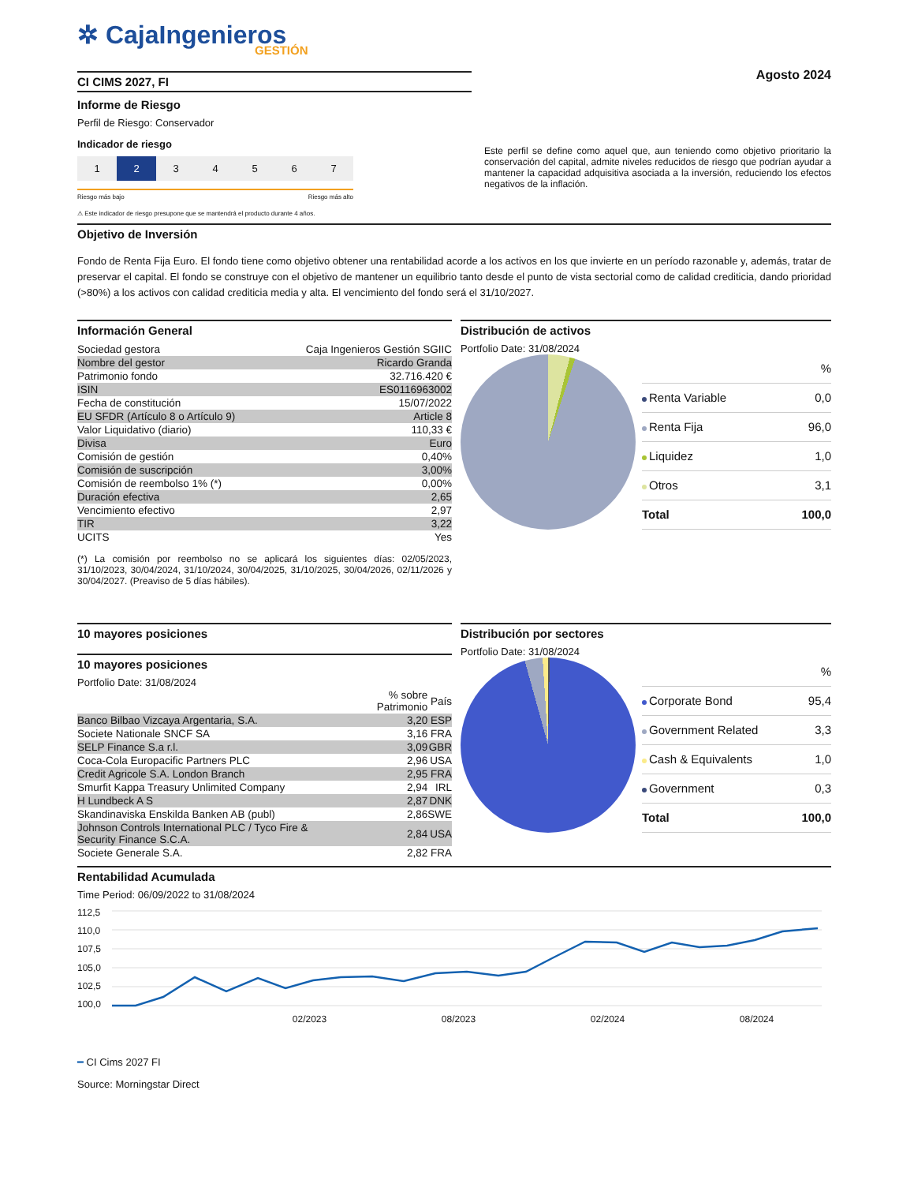✲ CajaIngenieros
GESTIÓN
CI CIMS 2027, FI
Informe de Riesgo
Perfil de Riesgo: Conservador
Indicador de riesgo
1234567
Riesgo más bajo Riesgo más alto
⚠ Este indicador de riesgo presupone que se mantendrá el producto durante 4 años.
Agosto 2024
Este perfil se define como aquel que, aun teniendo como objetivo prioritario la conservación del capital, admite niveles reducidos de riesgo que podrían ayudar a mantener la capacidad adquisitiva asociada a la inversión, reduciendo los efectos negativos de la inflación.
Objetivo de Inversión
Fondo de Renta Fija Euro. El fondo tiene como objetivo obtener una rentabilidad acorde a los activos en los que invierte en un período razonable y, además, tratar de preservar el capital. El fondo se construye con el objetivo de mantener un equilibrio tanto desde el punto de vista sectorial como de calidad crediticia, dando prioridad (>80%) a los activos con calidad crediticia media y alta. El vencimiento del fondo será el 31/10/2027.
Información General
| Sociedad gestora | Caja Ingenieros Gestión SGIIC |
| Nombre del gestor | Ricardo Granda |
| Patrimonio fondo | 32.716.420 € |
| ISIN | ES0116963002 |
| Fecha de constitución | 15/07/2022 |
| EU SFDR (Artículo 8 o Artículo 9) | Article 8 |
| Valor Liquidativo (diario) | 110,33 € |
| Divisa | Euro |
| Comisión de gestión | 0,40% |
| Comisión de suscripción | 3,00% |
| Comisión de reembolso 1% (*) | 0,00% |
| Duración efectiva | 2,65 |
| Vencimiento efectivo | 2,97 |
| TIR | 3,22 |
| UCITS | Yes |
(*) La comisión por reembolso no se aplicará los siguientes días: 02/05/2023, 31/10/2023, 30/04/2024, 31/10/2024, 30/04/2025, 31/10/2025, 30/04/2026, 02/11/2026 y 30/04/2027. (Preaviso de 5 días hábiles).
Distribución de activos
Portfolio Date: 31/08/2024
| | % |
| Renta Variable | 0,0 |
| Renta Fija | 96,0 |
| Liquidez | 1,0 |
| Otros | 3,1 |
| Total | 100,0 |
10 mayores posiciones
10 mayores posiciones
Portfolio Date: 31/08/2024
| | % sobre Patrimonio | País |
| --- | --- | --- |
| Banco Bilbao Vizcaya Argentaria, S.A. | 3,20 | ESP |
| Societe Nationale SNCF SA | 3,16 | FRA |
| SELP Finance S.a r.l. | 3,09 | GBR |
| Coca-Cola Europacific Partners PLC | 2,96 | USA |
| Credit Agricole S.A. London Branch | 2,95 | FRA |
| Smurfit Kappa Treasury Unlimited Company | 2,94 | IRL |
| H Lundbeck A S | 2,87 | DNK |
| Skandinaviska Enskilda Banken AB (publ) | 2,86 | SWE |
| Johnson Controls International PLC / Tyco Fire & Security Finance S.C.A. | 2,84 | USA |
| Societe Generale S.A. | 2,82 | FRA |
Distribución por sectores
Portfolio Date: 31/08/2024
| | % |
| Corporate Bond | 95,4 |
| Government Related | 3,3 |
| Cash & Equivalents | 1,0 |
| Government | 0,3 |
| Total | 100,0 |
Rentabilidad Acumulada
Time Period: 06/09/2022 to 31/08/2024
112,5
110,0
107,5
105,0
102,5
100,0
02/2023 08/2023 02/2024 08/2024
━ CI Cims 2027 FI
Source: Morningstar Direct